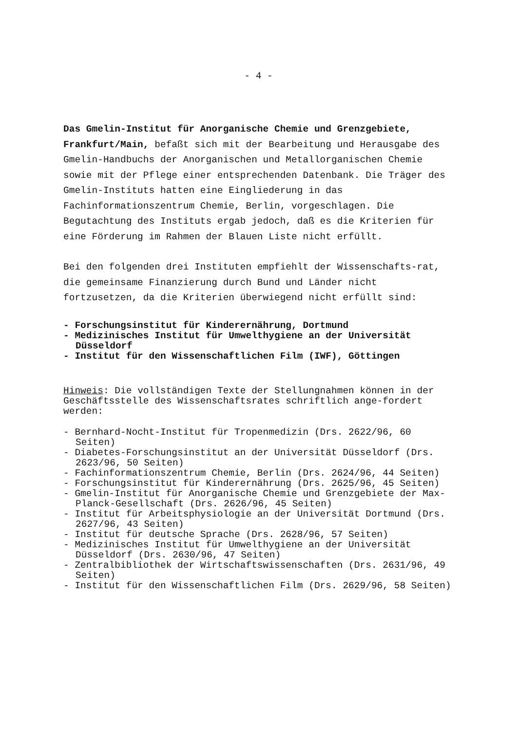- 4 -
Das Gmelin-Institut für Anorganische Chemie und Grenzgebiete, Frankfurt/Main, befaßt sich mit der Bearbeitung und Herausgabe des Gmelin-Handbuchs der Anorganischen und Metallorganischen Chemie sowie mit der Pflege einer entsprechenden Datenbank. Die Träger des Gmelin-Instituts hatten eine Eingliederung in das Fachinformationszentrum Chemie, Berlin, vorgeschlagen. Die Begutachtung des Instituts ergab jedoch, daß es die Kriterien für eine Förderung im Rahmen der Blauen Liste nicht erfüllt.
Bei den folgenden drei Instituten empfiehlt der Wissenschafts-rat, die gemeinsame Finanzierung durch Bund und Länder nicht fortzusetzen, da die Kriterien überwiegend nicht erfüllt sind:
- Forschungsinstitut für Kinderernährung, Dortmund
- Medizinisches Institut für Umwelthygiene an der Universität Düsseldorf
- Institut für den Wissenschaftlichen Film (IWF), Göttingen
Hinweis: Die vollständigen Texte der Stellungnahmen können in der Geschäftsstelle des Wissenschaftsrates schriftlich ange-fordert werden:
- Bernhard-Nocht-Institut für Tropenmedizin (Drs. 2622/96, 60 Seiten)
- Diabetes-Forschungsinstitut an der Universität Düsseldorf (Drs. 2623/96, 50 Seiten)
- Fachinformationszentrum Chemie, Berlin (Drs. 2624/96, 44 Seiten)
- Forschungsinstitut für Kinderernährung (Drs. 2625/96, 45 Seiten)
- Gmelin-Institut für Anorganische Chemie und Grenzgebiete der Max-Planck-Gesellschaft (Drs. 2626/96, 45 Seiten)
- Institut für Arbeitsphysiologie an der Universität Dortmund (Drs. 2627/96, 43 Seiten)
- Institut für deutsche Sprache (Drs. 2628/96, 57 Seiten)
- Medizinisches Institut für Umwelthygiene an der Universität Düsseldorf (Drs. 2630/96, 47 Seiten)
- Zentralbibliothek der Wirtschaftswissenschaften (Drs. 2631/96, 49 Seiten)
- Institut für den Wissenschaftlichen Film (Drs. 2629/96, 58 Seiten)